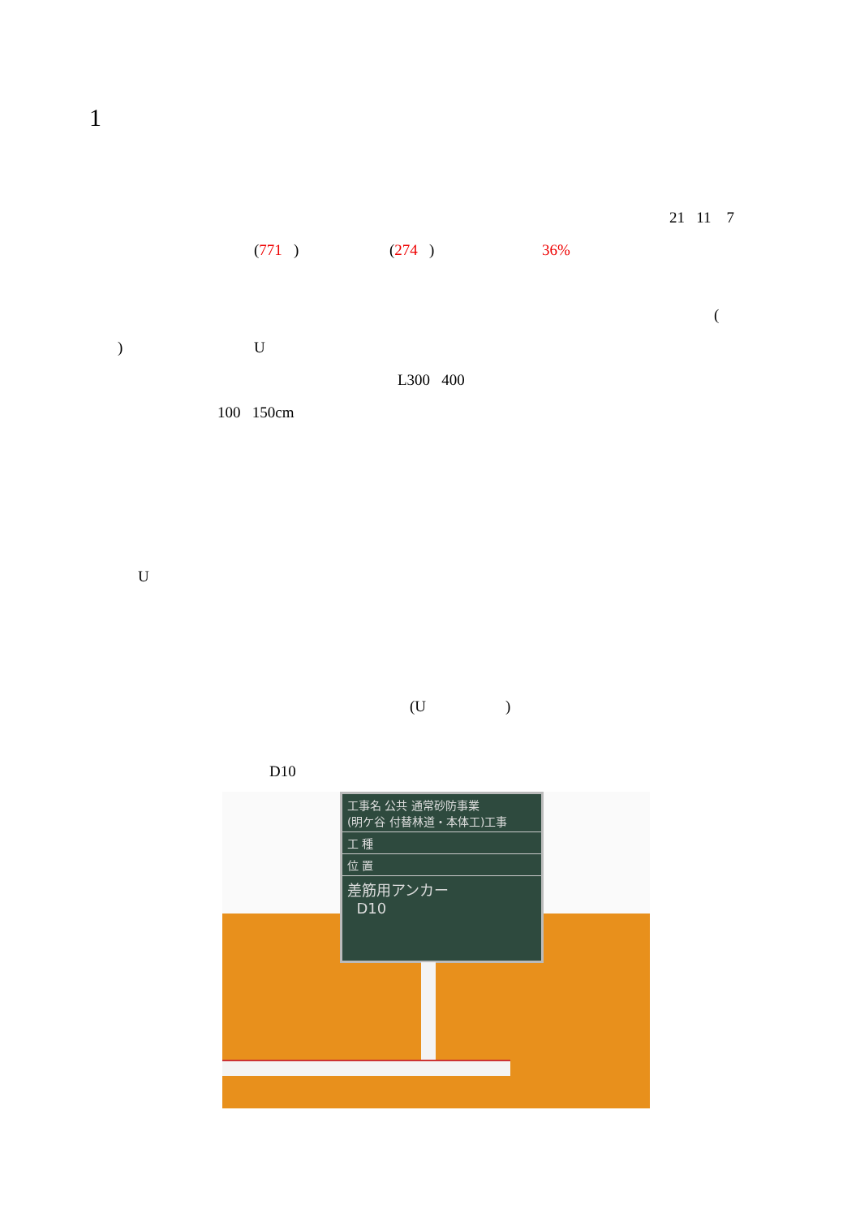1
21 11 7
(771 ) (274 ) 36%
(
) U
L300 400
100 150cm
U
(U)
D10
工事名 公共 通常砂防事業
(明ケ谷 付替林道・本体工)工事
工 種
位 置
差筋用アンカー
D10